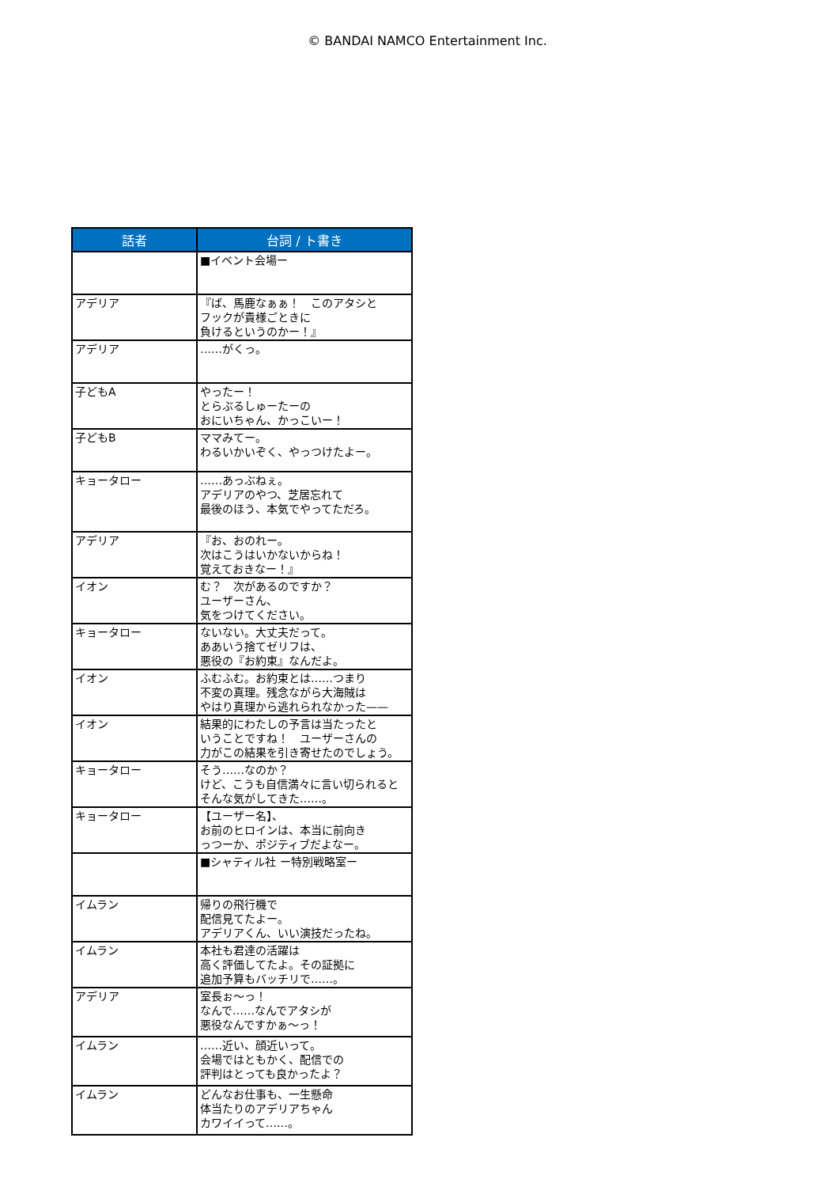© BANDAI NAMCO Entertainment Inc.
| 話者 | 台詞 / ト書き |
| --- | --- |
| | ■イベント会場ー |
| アデリア | 『ば、馬鹿なぁぁ！ このアタシと フックが貴様ごときに 負けるというのかー！』 |
| アデリア | ……がくっ。 |
| 子どもA | やったー！ とらぶるしゅーたーの おにいちゃん、かっこいー！ |
| 子どもB | ママみてー。 わるいかいぞく、やっつけたよー。 |
| キョータロー | ……あっぶねぇ。 アデリアのやつ、芝居忘れて 最後のほう、本気でやってただろ。 |
| アデリア | 『お、おのれー。 次はこうはいかないからね！ 覚えておきなー！』 |
| イオン | む？ 次があるのですか？ ユーザーさん、 気をつけてください。 |
| キョータロー | ないない。大丈夫だって。 ああいう捨てゼリフは、 悪役の『お約束』なんだよ。 |
| イオン | ふむふむ。お約束とは……つまり 不変の真理。残念ながら大海賊は やはり真理から逃れられなかった—— |
| イオン | 結果的にわたしの予言は当たったと いうことですね！ ユーザーさんの 力がこの結果を引き寄せたのでしょう。 |
| キョータロー | そう……なのか？ けど、こうも自信満々に言い切られると そんな気がしてきた……。 |
| キョータロー | 【ユーザー名】、 お前のヒロインは、本当に前向き っつーか、ポジティブだよなー。 |
| | ■シャティル社 ー特別戦略室ー |
| イムラン | 帰りの飛行機で 配信見てたよー。 アデリアくん、いい演技だったね。 |
| イムラン | 本社も君達の活躍は 高く評価してたよ。その証拠に 追加予算もバッチリで……。 |
| アデリア | 室長ぉ～っ！ なんで……なんでアタシが 悪役なんですかぁ～っ！ |
| イムラン | ……近い、顔近いって。 会場ではともかく、配信での 評判はとっても良かったよ？ |
| イムラン | どんなお仕事も、一生懸命 体当たりのアデリアちゃん カワイイって……。 |